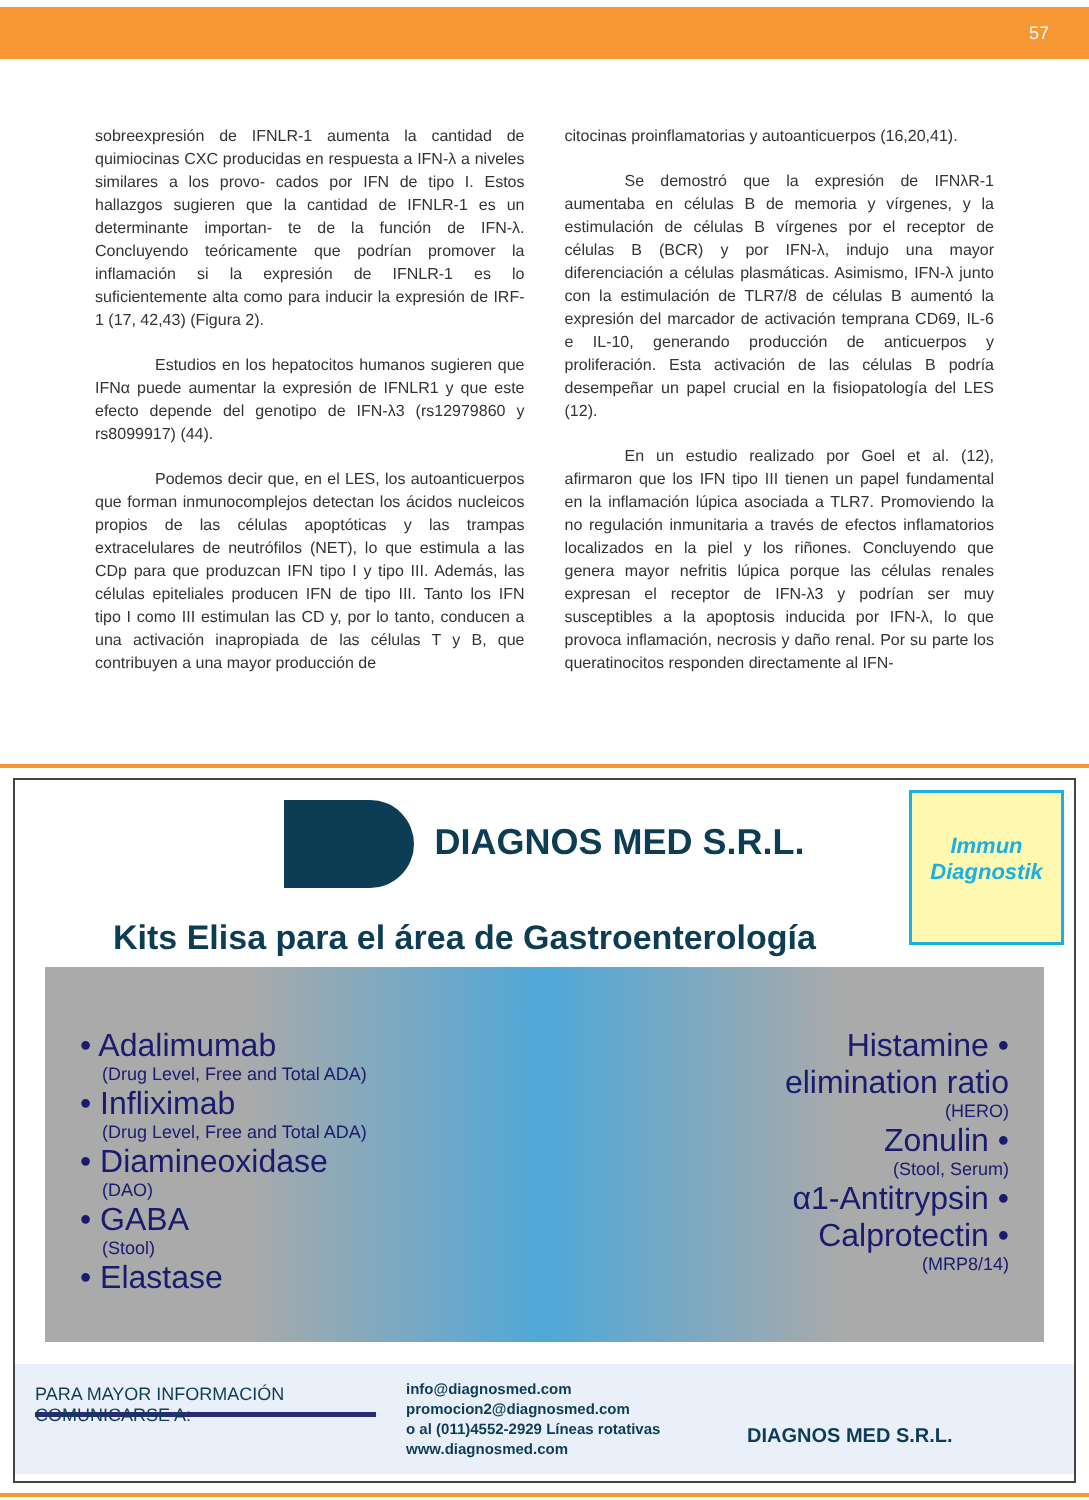57
sobreexpresión de IFNLR-1 aumenta la cantidad de quimiocinas CXC producidas en respuesta a IFN-λ a niveles similares a los provo- cados por IFN de tipo I. Estos hallazgos sugieren que la cantidad de IFNLR-1 es un determinante importan- te de la función de IFN-λ. Concluyendo teóricamente que podrían promover la inflamación si la expresión de IFNLR-1 es lo suficientemente alta como para inducir la expresión de IRF-1 (17, 42,43) (Figura 2).
Estudios en los hepatocitos humanos sugieren que IFNα puede aumentar la expresión de IFNLR1 y que este efecto depende del genotipo de IFN-λ3 (rs12979860 y rs8099917) (44).
Podemos decir que, en el LES, los autoanticuerpos que forman inmunocomplejos detectan los ácidos nucleicos propios de las células apoptóticas y las trampas extracelulares de neutrófilos (NET), lo que estimula a las CDp para que produzcan IFN tipo I y tipo III. Además, las células epiteliales producen IFN de tipo III. Tanto los IFN tipo I como III estimulan las CD y, por lo tanto, conducen a una activación inapropiada de las células T y B, que contribuyen a una mayor producción de
citocinas proinflamatorias y autoanticuerpos (16,20,41).
Se demostró que la expresión de IFNλR-1 aumentaba en células B de memoria y vírgenes, y la estimulación de células B vírgenes por el receptor de células B (BCR) y por IFN-λ, indujo una mayor diferenciación a células plasmáticas. Asimismo, IFN-λ junto con la estimulación de TLR7/8 de células B aumentó la expresión del marcador de activación temprana CD69, IL-6 e IL-10, generando producción de anticuerpos y proliferación. Esta activación de las células B podría desempeñar un papel crucial en la fisiopatología del LES (12).
En un estudio realizado por Goel et al. (12), afirmaron que los IFN tipo III tienen un papel fundamental en la inflamación lúpica asociada a TLR7. Promoviendo la no regulación inmunitaria a través de efectos inflamatorios localizados en la piel y los riñones. Concluyendo que genera mayor nefritis lúpica porque las células renales expresan el receptor de IFN-λ3 y podrían ser muy susceptibles a la apoptosis inducida por IFN-λ, lo que provoca inflamación, necrosis y daño renal. Por su parte los queratinocitos responden directamente al IFN-
Immun
Diagnostik
DIAGNOS MED S.R.L.
Kits Elisa para el área de Gastroenterología
• Adalimumab
(Drug Level, Free and Total ADA)
• Infliximab
(Drug Level, Free and Total ADA)
• Diamineoxidase
(DAO)
• GABA
(Stool)
• Elastase
Histamine •
elimination ratio
(HERO)
Zonulin •
(Stool, Serum)
α1-Antitrypsin •
Calprotectin •
(MRP8/14)
PARA MAYOR INFORMACIÓN COMUNICARSE A:
info@diagnosmed.com
promocion2@diagnosmed.com
o al (011)4552-2929 Líneas rotativas
www.diagnosmed.com
DIAGNOS MED S.R.L.